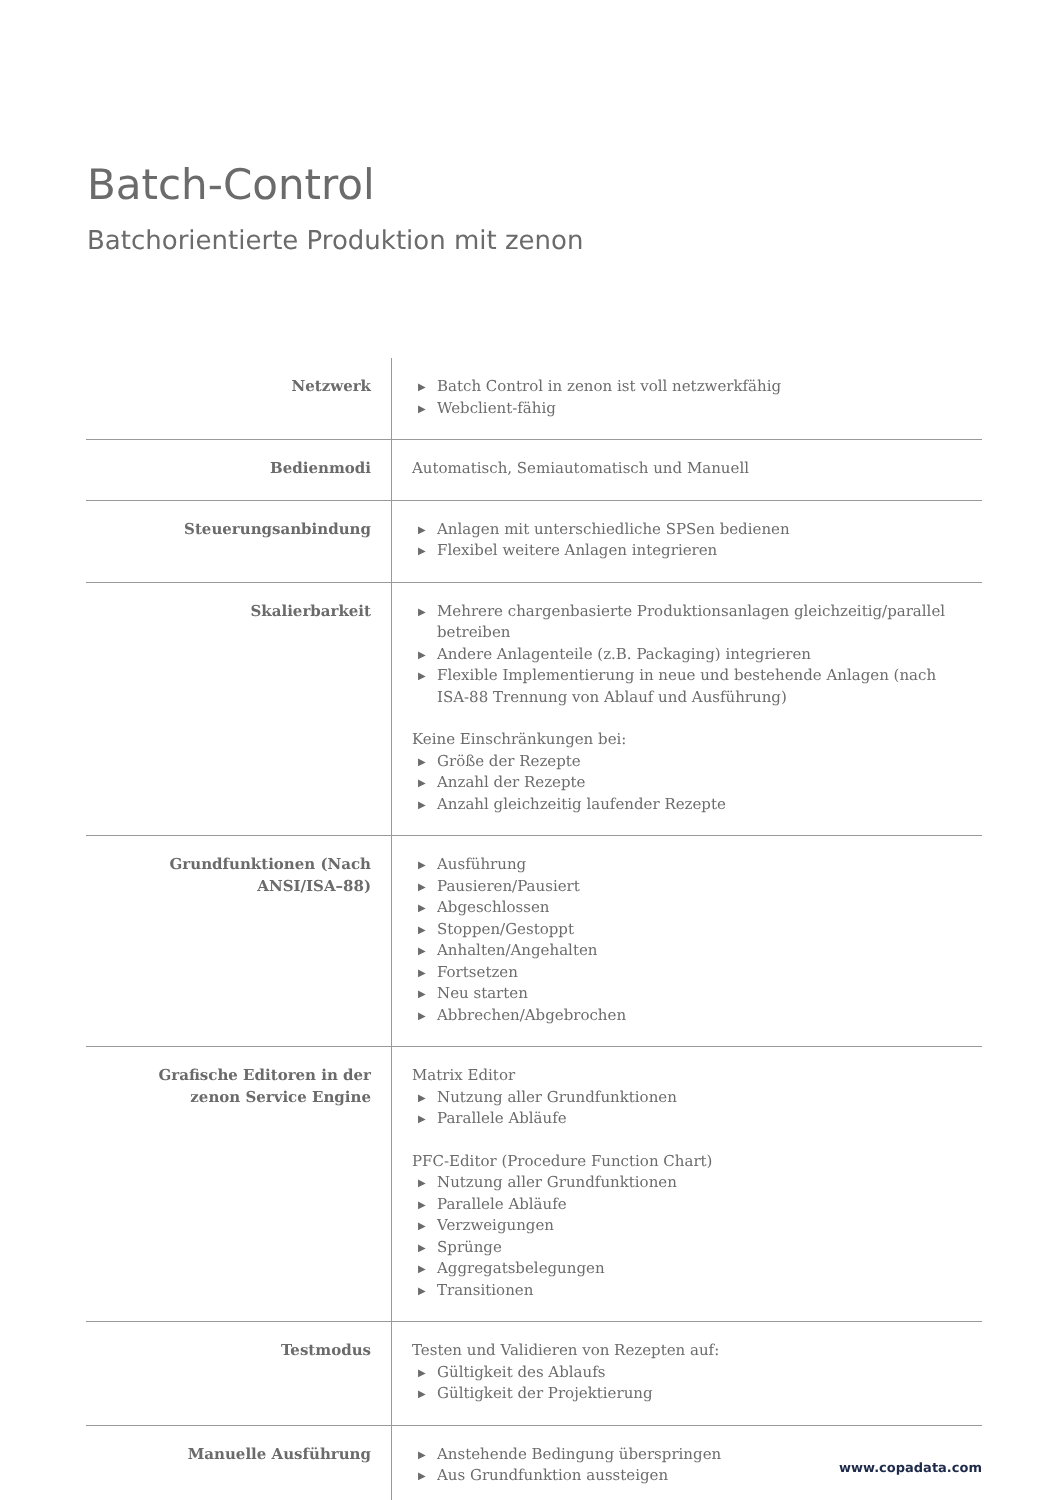Batch-Control
Batchorientierte Produktion mit zenon
| Netzwerk | ▶ Batch Control in zenon ist voll netzwerkfähig ▶ Webclient-fähig |
| Bedienmodi | Automatisch, Semiautomatisch und Manuell |
| Steuerungsanbindung | ▶ Anlagen mit unterschiedliche SPSen bedienen ▶ Flexibel weitere Anlagen integrieren |
| Skalierbarkeit | ▶ Mehrere chargenbasierte Produktionsanlagen gleichzeitig/parallel betreiben ▶ Andere Anlagenteile (z.B. Packaging) integrieren ▶ Flexible Implementierung in neue und bestehende Anlagen (nach ISA-88 Trennung von Ablauf und Ausführung) Keine Einschränkungen bei: ▶ Größe der Rezepte ▶ Anzahl der Rezepte ▶ Anzahl gleichzeitig laufender Rezepte |
| Grundfunktionen (Nach ANSI/ISA–88) | ▶ Ausführung ▶ Pausieren/Pausiert ▶ Abgeschlossen ▶ Stoppen/Gestoppt ▶ Anhalten/Angehalten ▶ Fortsetzen ▶ Neu starten ▶ Abbrechen/Abgebrochen |
| Grafische Editoren in der zenon Service Engine | Matrix Editor ▶ Nutzung aller Grundfunktionen ▶ Parallele Abläufe PFC-Editor (Procedure Function Chart) ▶ Nutzung aller Grundfunktionen ▶ Parallele Abläufe ▶ Verzweigungen ▶ Sprünge ▶ Aggregatsbelegungen ▶ Transitionen |
| Testmodus | Testen und Validieren von Rezepten auf: ▶ Gültigkeit des Ablaufs ▶ Gültigkeit der Projektierung |
| Manuelle Ausführung | ▶ Anstehende Bedingung überspringen ▶ Aus Grundfunktion aussteigen |
www.copadata.com